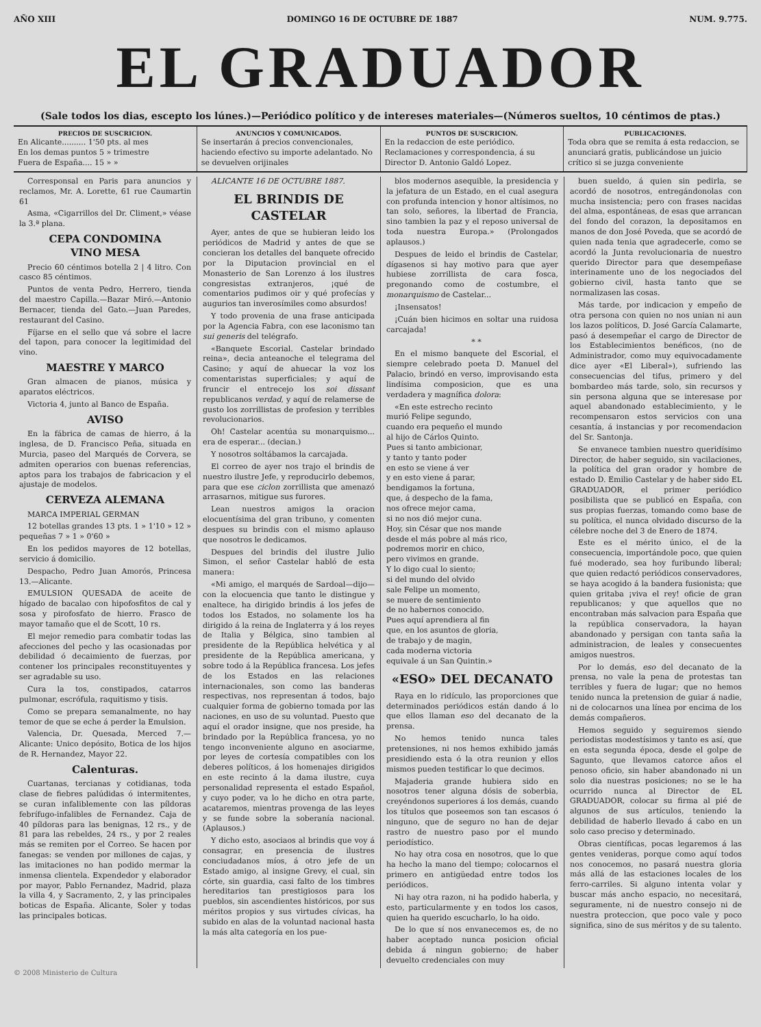AÑO XIII DOMINGO 16 DE OCTUBRE DE 1887 NUM. 9.775.
EL GRADUADOR
(Sale todos los dias, escepto los lúnes.)—Periódico político y de intereses materiales—(Números sueltos, 10 céntimos de ptas.)
PRECIOS DE SUSCRICION.
En Alicante.......... 1'50 pts. al mes
En los demas puntos 5 » trimestre
Fuera de España.... 15 » »
ANUNCIOS Y COMUNICADOS.
Se insertarán á precios convencionales, haciendo efectivo su importe adelantado. No se devuelven orijinales
PUNTOS DE SUSCRICION.
En la redaccion de este periódico. Reclamaciones y correspondencia, á su Director D. Antonio Galdó Lopez.
PUBLICACIONES.
Toda obra que se remita á esta redaccion, se anunciará gratis, publicándose un juicio crítico si se juzga conveniente
Corresponsal en Paris para anuncios y reclamos, Mr. A. Lorette, 61 rue Caumartin 61
Asma, «Cigarrillos del Dr. Climent,» véase la 3.ª plana.
CEPA CONDOMINA
VINO MESA
Precio 60 céntimos botella 2 | 4 litro. Con casco 85 céntimos.
Puntos de venta Pedro, Herrero, tienda del maestro Capilla.—Bazar Miró.—Antonio Bernacer, tienda del Gato.—Juan Paredes, restaurant del Casino.
Fíjarse en el sello que vá sobre el lacre del tapon, para conocer la legitimidad del vino.
MAESTRE Y MARCO
Gran almacen de pianos, música y aparatos eléctricos.
Victoria 4, junto al Banco de España.
AVISO
En la fábrica de camas de hierro, á la inglesa, de D. Francisco Peña, situada en Murcia, paseo del Marqués de Corvera, se admiten operarios con buenas referencias, aptos para los trabajos de fabricacion y el ajustaje de modelos.
CERVEZA ALEMANA
MARCA IMPERIAL GERMAN
12 botellas grandes 13 pts. 1 » 1'10 » 12 » pequeñas 7 » 1 » 0'60 »
En los pedidos mayores de 12 botellas, servicio á domicilio.
Despacho, Pedro Juan Amorós, Princesa 13.—Alicante.
EMULSION QUESADA de aceite de hígado de bacalao con hipofosfitos de cal y sosa y pirofosfato de hierro. Frasco de mayor tamaño que el de Scott, 10 rs.
El mejor remedio para combatir todas las afecciones del pecho y las ocasionadas por debilidad ó decaimiento de fuerzas, por contener los principales reconstituyentes y ser agradable su uso.
Cura la tos, constipados, catarros pulmonar, escrófula, raquitismo y tisis.
Como se prepara semanalmente, no hay temor de que se eche á perder la Emulsion.
Valencia, Dr. Quesada, Merced 7.—Alicante: Unico depósito, Botica de los hijos de R. Hernandez, Mayor 22.
Calenturas.
Cuartanas, tercianas y cotidianas, toda clase de fiebres palúdidas ó intermitentes, se curan infaliblemente con las píldoras febrífugo-infalibles de Fernandez. Caja de 40 píldoras para las benignas, 12 rs., y de 81 para las rebeldes, 24 rs., y por 2 reales más se remiten por el Correo. Se hacen por fanegas: se venden por millones de cajas, y las imitaciones no han podido mermar la inmensa clientela. Expendedor y elaborador por mayor, Pablo Fernandez, Madrid, plaza la villa 4, y Sacramento, 2, y las principales boticas de España. Alicante, Soler y todas las principales boticas.
ALICANTE 16 DE OCTUBRE 1887.
EL BRINDIS DE CASTELAR
Ayer, antes de que se hubieran leido los periódicos de Madrid y antes de que se concieran los detalles del banquete ofrecido por la Diputacion provincial en el Monasterio de San Lorenzo á los ilustres congresistas extranjeros, ¡qué de comentarios pudimos oir y qué profecías y augurios tan inverosímiles como absurdos!
Y todo provenia de una frase anticipada por la Agencia Fabra, con ese laconismo tan sui generis del telégrafo.
«Banquete Escorial. Castelar brindado reina», decia anteanoche el telegrama del Casino; y aquí de ahuecar la voz los comentaristas superficiales; y aquí de fruncir el entrecejo los soi dissant republicanos verdad, y aquí de relamerse de gusto los zorrillistas de profesion y terribles revolucionarios.
Oh! Castelar acentúa su monarquismo... era de esperar... (decian.)
Y nosotros soltábamos la carcajada.
El correo de ayer nos trajo el brindis de nuestro ilustre Jefe, y reproducirlo debemos, para que ese ciclon zorrillista que amenazó arrasarnos, mitigue sus furores.
Lean nuestros amigos la oracion elocuentísima del gran tribuno, y comenten despues su brindis con el mismo aplauso que nosotros le dedicamos.
Despues del brindis del ilustre Julio Simon, el señor Castelar habló de esta manera:
«Mi amigo, el marqués de Sardoal—dijo—con la elocuencia que tanto le distingue y enaltece, ha dirigido brindis á los jefes de todos los Estados, no solamente los ha dirigido á la reina de Inglaterra y á los reyes de Italia y Bélgica, sino tambien al presidente de la República helvética y al presidente de la República americana, y sobre todo á la República francesa. Los jefes de los Estados en las relaciones internacionales, son como las banderas respectivas, nos representan á todos, bajo cualquier forma de gobierno tomada por las naciones, en uso de su voluntad. Puesto que aquí el orador insigne, que nos preside, ha brindado por la República francesa, yo no tengo inconveniente alguno en asociarme, por leyes de cortesía compatibles con los deberes políticos, á los homenajes dirigidos en este recinto á la dama ilustre, cuya personalidad representa el estado Español, y cuyo poder, va lo he dicho en otra parte, acataremos, mientras provenga de las leyes y se funde sobre la soberanía nacional. (Aplausos.)
Y dicho esto, asociaos al brindis que voy á consagrar, en presencia de ilustres conciudadanos míos, á otro jefe de un Estado amigo, al insigne Grevy, el cual, sin córte, sin guardia, casi falto de los timbres hereditarios tan prestigiosos para los pueblos, sin ascendientes históricos, por sus méritos propios y sus virtudes cívicas, ha subido en alas de la voluntad nacional hasta la más alta categoría en los pue-
blos modernos asequible, la presidencia y la jefatura de un Estado, en el cual asegura con profunda intencion y honor altísimos, no tan solo, señores, la libertad de Francia, sino tambien la paz y el reposo universal de toda nuestra Europa.» (Prolongados aplausos.)
Despues de leido el brindis de Castelar, dígasenos si hay motivo para que ayer hubiese zorrillista de cara fosca, pregonando como de costumbre, el monarquismo de Castelar...
¡Insensatos!
¡Cuán bien hicimos en soltar una ruidosa carcajada!
* *
En el mismo banquete del Escorial, el siempre celebrado poeta D. Manuel del Palacio, brindó en verso, improvisando esta lindísima composicion, que es una verdadera y magnífica dolora:
«En este estrecho recinto
murió Felipe segundo,
cuando era pequeño el mundo
al hijo de Cárlos Quinto.
Pues si tanto ambicionar,
y tanto y tanto poder
en esto se viene á ver
y en esto viene á parar,
bendigamos la fortuna,
que, á despecho de la fama,
nos ofrece mejor cama,
si no nos dió mejor cuna.
Hoy, sin César que nos mande
desde el más pobre al más rico,
podremos morir en chico,
pero vivimos en grande.
Y lo digo cual lo siento;
si del mundo del olvido
sale Felipe un momento,
se muere de sentimiento
de no habernos conocido.
Pues aquí aprendiera al fin
que, en los asuntos de gloria,
de trabajo y de magin,
cada moderna victoria
equivale á un San Quintin.»
«ESO» DEL DECANATO
Raya en lo ridículo, las proporciones que determinados periódicos están dando á lo que ellos llaman eso del decanato de la prensa.
No hemos tenido nunca tales pretensiones, ni nos hemos exhibido jamás presidiendo esta ó la otra reunion y ellos mismos pueden testificar lo que decimos.
Majaderia grande hubiera sido en nosotros tener alguna dósis de soberbia, creyéndonos superiores á los demás, cuando los títulos que poseemos son tan escasos ó ninguno, que de seguro no han de dejar rastro de nuestro paso por el mundo periodístico.
No hay otra cosa en nosotros, que lo que ha hecho la mano del tiempo; colocarnos el primero en antigüedad entre todos los periódicos.
Ni hay otra razon, ni ha podido haberla, y esto, particularmente y en todos los casos, quien ha querido escucharlo, lo ha oido.
De lo que sí nos envanecemos es, de no haber aceptado nunca posicion oficial debida á ningun gobierno; de haber devuelto credenciales con muy
buen sueldo, á quien sin pedirla, se acordó de nosotros, entregándonolas con mucha insistencia; pero con frases nacidas del alma, espontáneas, de esas que arrancan del fondo del corazon, la depositamos en manos de don José Poveda, que se acordó de quien nada tenia que agradecerle, como se acordó la Junta revolucionaria de nuestro querido Director para que desempeñase interinamente uno de los negociados del gobierno civil, hasta tanto que se normalizasen las cosas.
Más tarde, por indicacion y empeño de otra persona con quien no nos unian ni aun los lazos políticos, D. José García Calamarte, pasó á desempeñar el cargo de Director de los Establecimientos benéficos, (no de Administrador, como muy equivocadamente dice ayer «El Liberal»), sufriendo las consecuencias del tifus, primero y del bombardeo más tarde, solo, sin recursos y sin persona alguna que se interesase por aquel abandonado establecimiento, y le recompensaron estos servicios con una cesantía, á instancias y por recomendacion del Sr. Santonja.
Se envanece tambien nuestro queridísimo Director, de haber seguido, sin vacilaciones, la política del gran orador y hombre de estado D. Emilio Castelar y de haber sido EL GRADUADOR, el primer periódico posibilista que se publicó en España, con sus propias fuerzas, tomando como base de su política, el nunca olvidado discurso de la célebre noche del 3 de Enero de 1874.
Este es el mérito único, el de la consecuencia, importándole poco, que quien fué moderado, sea hoy furibundo liberal; que quien redactó periódicos conservadores, se haya acogido á la bandera fusionista; que quien gritaba ¡viva el rey! oficie de gran republicanos; y que aquellos que no encontraban más salvacion para España que la república conservadora, la hayan abandonado y persigan con tanta saña la administracion, de leales y consecuentes amigos nuestros.
Por lo demás, eso del decanato de la prensa, no vale la pena de protestas tan terribles y fuera de lugar; que no hemos tenido nunca la pretension de guiar á nadie, ni de colocarnos una línea por encima de los demás compañeros.
Hemos seguido y seguiremos siendo periodistas modestísimos y tanto es así, que en esta segunda época, desde el golpe de Sagunto, que llevamos catorce años el penoso oficio, sin haber abandonado ni un solo dia nuestras posiciones; no se le ha ocurrido nunca al Director de EL GRADUADOR, colocar su firma al pié de algunos de sus artículos, teniendo la debilidad de haberlo llevado á cabo en un solo caso preciso y determinado.
Obras científicas, pocas legaremos á las gentes venideras, porque como aquí todos nos conocemos, no pasará nuestra gloria más allá de las estaciones locales de los ferro-carriles. Si alguno intenta volar y buscar más ancho espacio, no necesitará, seguramente, ni de nuestro consejo ni de nuestra proteccion, que poco vale y poco significa, sino de sus méritos y de su talento.
© 2008 Ministerio de Cultura